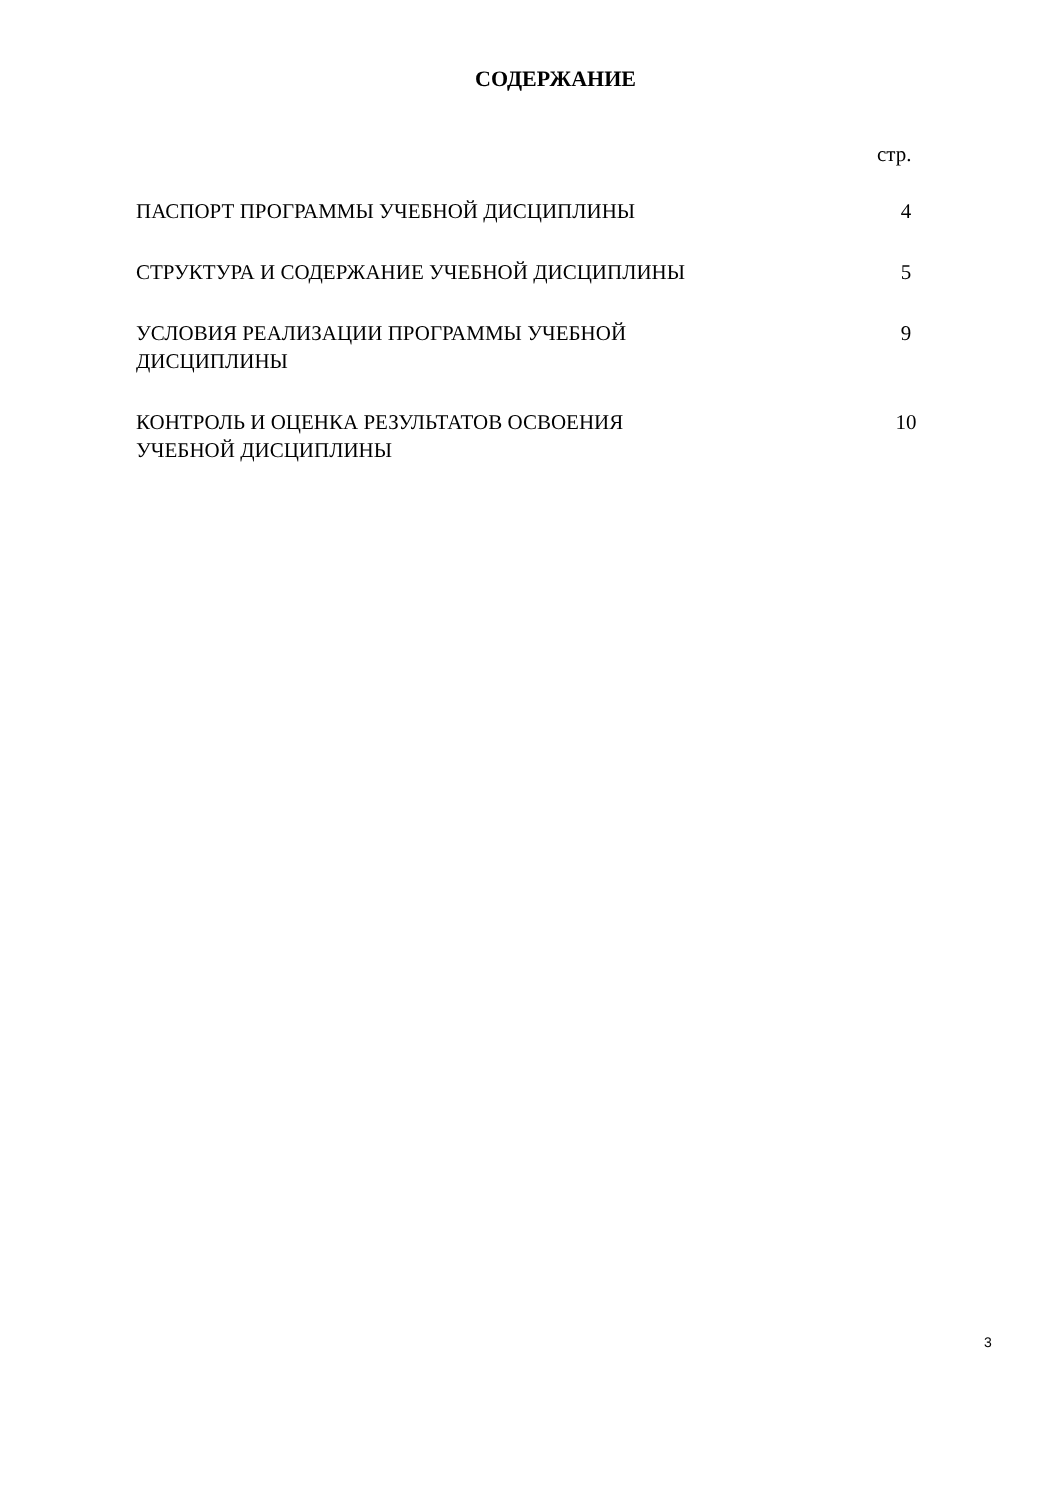СОДЕРЖАНИЕ
стр.
| ПАСПОРТ ПРОГРАММЫ УЧЕБНОЙ ДИСЦИПЛИНЫ | 4 |
| СТРУКТУРА И СОДЕРЖАНИЕ УЧЕБНОЙ ДИСЦИПЛИНЫ | 5 |
| УСЛОВИЯ РЕАЛИЗАЦИИ ПРОГРАММЫ УЧЕБНОЙ ДИСЦИПЛИНЫ | 9 |
| КОНТРОЛЬ И ОЦЕНКА РЕЗУЛЬТАТОВ ОСВОЕНИЯ УЧЕБНОЙ ДИСЦИПЛИНЫ | 10 |
3